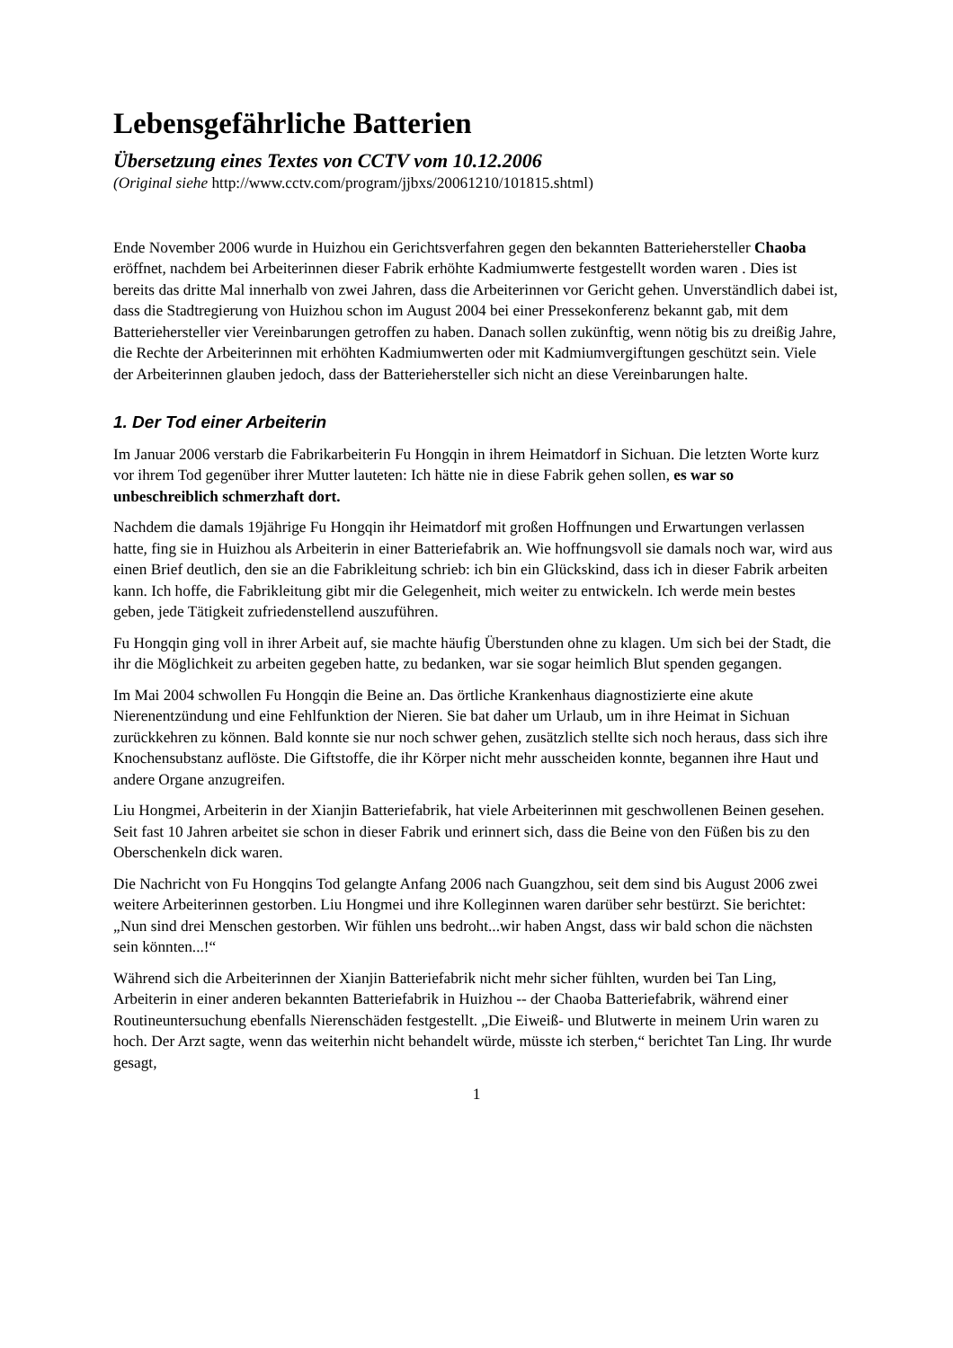Lebensgefährliche Batterien
Übersetzung eines Textes von CCTV vom 10.12.2006
(Original siehe http://www.cctv.com/program/jjbxs/20061210/101815.shtml)
Ende November 2006 wurde in Huizhou ein Gerichtsverfahren gegen den bekannten Batteriehersteller Chaoba eröffnet, nachdem bei Arbeiterinnen dieser Fabrik erhöhte Kadmiumwerte festgestellt worden waren . Dies ist bereits das dritte Mal innerhalb von zwei Jahren, dass die Arbeiterinnen vor Gericht gehen. Unverständlich dabei ist, dass die Stadtregierung von Huizhou schon im August 2004 bei einer Pressekonferenz bekannt gab, mit dem Batteriehersteller vier Vereinbarungen getroffen zu haben. Danach sollen zukünftig, wenn nötig bis zu dreißig Jahre, die Rechte der Arbeiterinnen mit erhöhten Kadmiumwerten oder mit Kadmiumvergiftungen geschützt sein. Viele der Arbeiterinnen glauben jedoch, dass der Batteriehersteller sich nicht an diese Vereinbarungen halte.
1. Der Tod einer Arbeiterin
Im Januar 2006 verstarb die Fabrikarbeiterin Fu Hongqin in ihrem Heimatdorf in Sichuan. Die letzten Worte kurz vor ihrem Tod gegenüber ihrer Mutter lauteten: Ich hätte nie in diese Fabrik gehen sollen, es war so unbeschreiblich schmerzhaft dort.
Nachdem die damals 19jährige Fu Hongqin ihr Heimatdorf mit großen Hoffnungen und Erwartungen verlassen hatte, fing sie in Huizhou als Arbeiterin in einer Batteriefabrik an. Wie hoffnungsvoll sie damals noch war, wird aus einen Brief deutlich, den sie an die Fabrikleitung schrieb: ich bin ein Glückskind, dass ich in dieser Fabrik arbeiten kann. Ich hoffe, die Fabrikleitung gibt mir die Gelegenheit, mich weiter zu entwickeln. Ich werde mein bestes geben, jede Tätigkeit zufriedenstellend auszuführen.
Fu Hongqin ging voll in ihrer Arbeit auf, sie machte häufig Überstunden ohne zu klagen. Um sich bei der Stadt, die ihr die Möglichkeit zu arbeiten gegeben hatte, zu bedanken, war sie sogar heimlich Blut spenden gegangen.
Im Mai 2004 schwollen Fu Hongqin die Beine an. Das örtliche Krankenhaus diagnostizierte eine akute Nierenentzündung und eine Fehlfunktion der Nieren. Sie bat daher um Urlaub, um in ihre Heimat in Sichuan zurückkehren zu können. Bald konnte sie nur noch schwer gehen, zusätzlich stellte sich noch heraus, dass sich ihre Knochensubstanz auflöste. Die Giftstoffe, die ihr Körper nicht mehr ausscheiden konnte, begannen ihre Haut und andere Organe anzugreifen.
Liu Hongmei, Arbeiterin in der Xianjin Batteriefabrik, hat viele Arbeiterinnen mit geschwollenen Beinen gesehen. Seit fast 10 Jahren arbeitet sie schon in dieser Fabrik und erinnert sich, dass die Beine von den Füßen bis zu den Oberschenkeln dick waren.
Die Nachricht von Fu Hongqins Tod gelangte Anfang 2006 nach Guangzhou, seit dem sind bis August 2006 zwei weitere Arbeiterinnen gestorben. Liu Hongmei und ihre Kolleginnen waren darüber sehr bestürzt. Sie berichtet: „Nun sind drei Menschen gestorben. Wir fühlen uns bedroht...wir haben Angst, dass wir bald schon die nächsten sein könnten...!“
Während sich die Arbeiterinnen der Xianjin Batteriefabrik nicht mehr sicher fühlten, wurden bei Tan Ling, Arbeiterin in einer anderen bekannten Batteriefabrik in Huizhou -- der Chaoba Batteriefabrik, während einer Routineuntersuchung ebenfalls Nierenschäden festgestellt. „Die Eiweiß- und Blutwerte in meinem Urin waren zu hoch. Der Arzt sagte, wenn das weiterhin nicht behandelt würde, müsste ich sterben,“ berichtet Tan Ling. Ihr wurde gesagt,
1